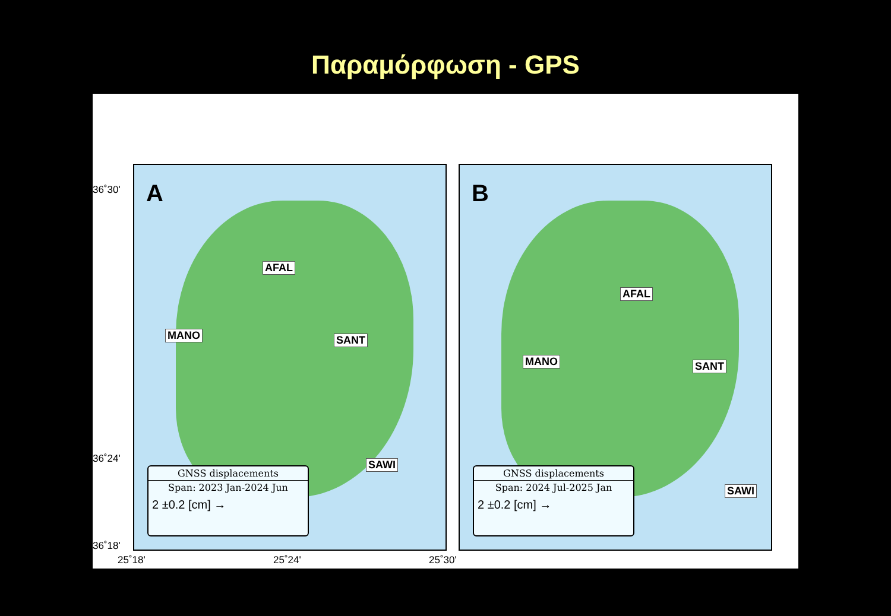Παραμόρφωση - GPS
36˚30'
36˚24'
36˚18'
A
AFAL
MANO SANT
SAWI
GNSS displacements
Span: 2023 Jan-2024 Jun
2 ±0.2 [cm] →
B
AFAL
MANO SANT
SAWI
GNSS displacements
Span: 2024 Jul-2025 Jan
2 ±0.2 [cm] →
25˚18' 25˚24' 25˚30'